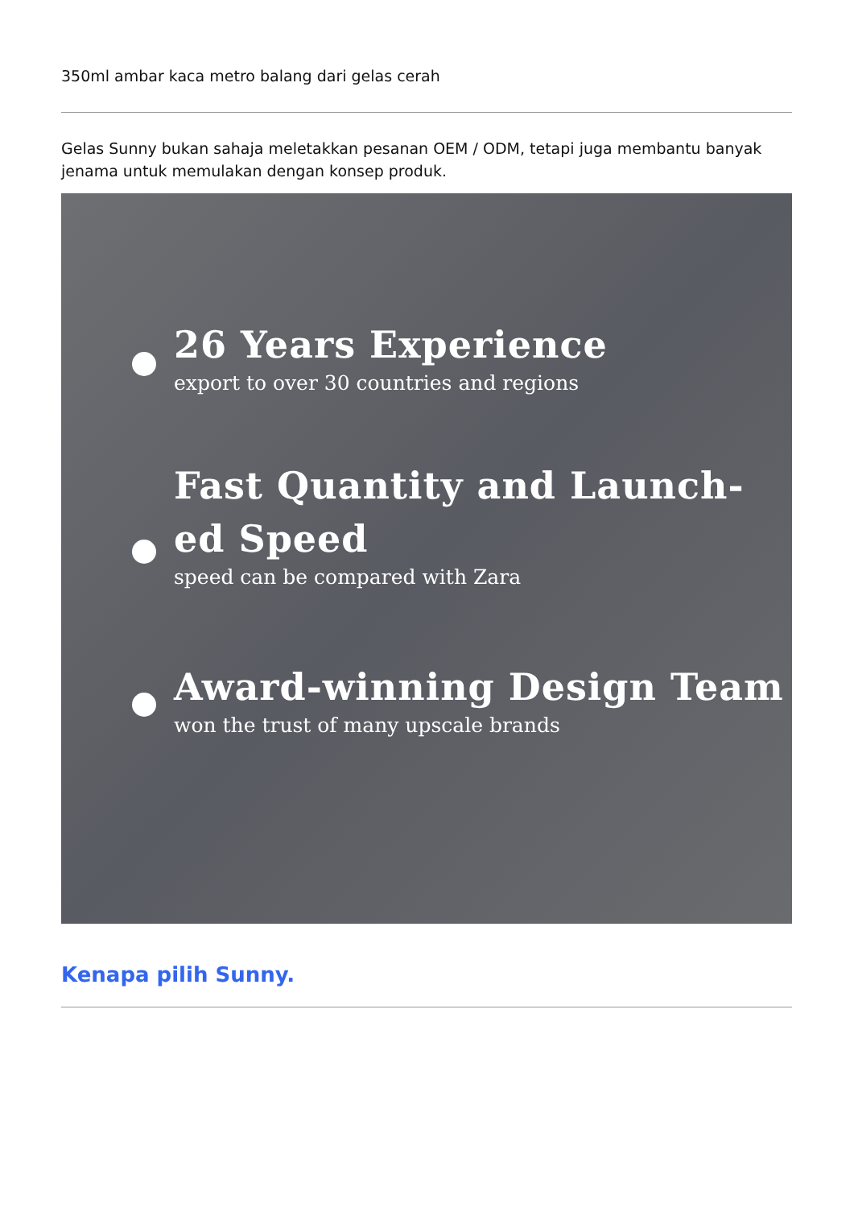350ml ambar kaca metro balang dari gelas cerah
Gelas Sunny bukan sahaja meletakkan pesanan OEM / ODM, tetapi juga membantu banyak jenama untuk memulakan dengan konsep produk.
26 Years Experience
export to over 30 countries and regions
Fast Quantity and Launch-ed Speed
speed can be compared with Zara
Award-winning Design Team
won the trust of many upscale brands
Kenapa pilih Sunny.